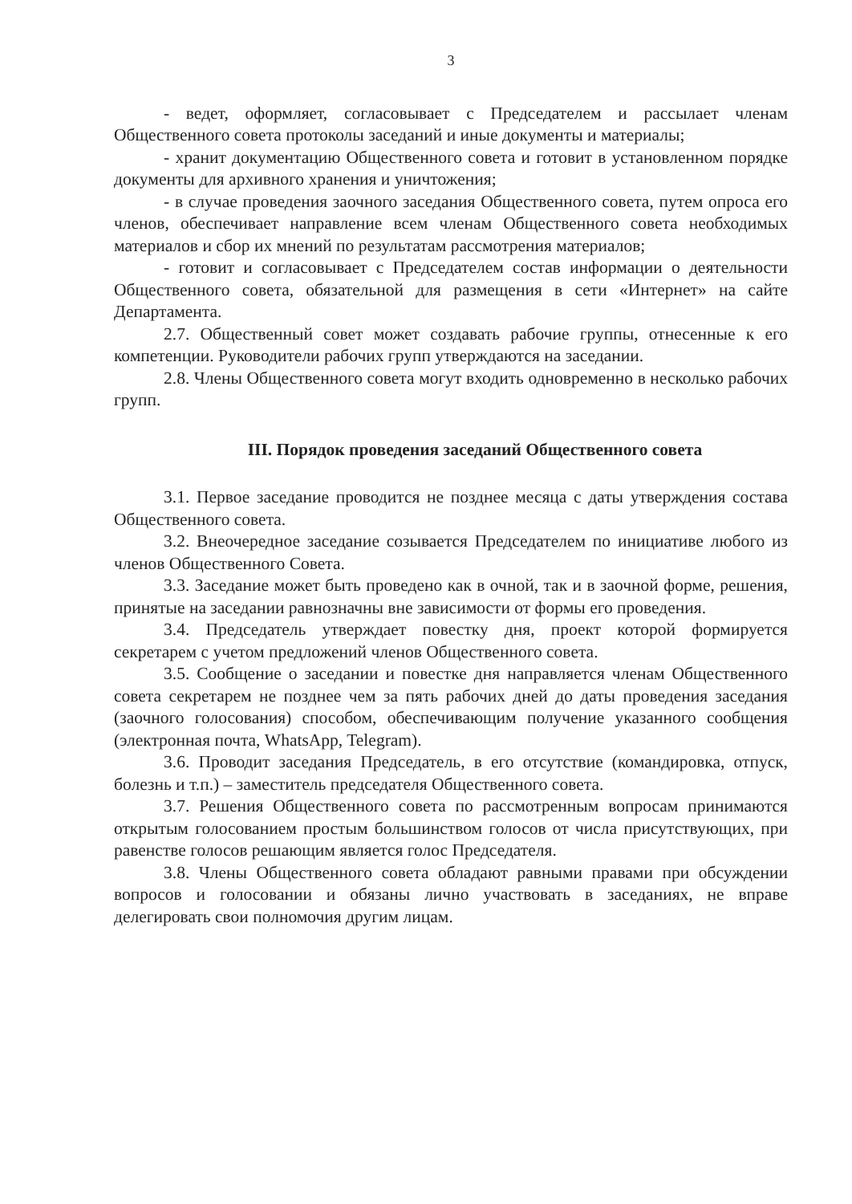3
- ведет, оформляет, согласовывает с Председателем и рассылает членам Общественного совета протоколы заседаний и иные документы и материалы;
- хранит документацию Общественного совета и готовит в установленном порядке документы для архивного хранения и уничтожения;
- в случае проведения заочного заседания Общественного совета, путем опроса его членов, обеспечивает направление всем членам Общественного совета необходимых материалов и сбор их мнений по результатам рассмотрения материалов;
- готовит и согласовывает с Председателем состав информации о деятельности Общественного совета, обязательной для размещения в сети «Интернет» на сайте Департамента.
2.7. Общественный совет может создавать рабочие группы, отнесенные к его компетенции. Руководители рабочих групп утверждаются на заседании.
2.8. Члены Общественного совета могут входить одновременно в несколько рабочих групп.
III. Порядок проведения заседаний Общественного совета
3.1. Первое заседание проводится не позднее месяца с даты утверждения состава Общественного совета.
3.2. Внеочередное заседание созывается Председателем по инициативе любого из членов Общественного Совета.
3.3. Заседание может быть проведено как в очной, так и в заочной форме, решения, принятые на заседании равнозначны вне зависимости от формы его проведения.
3.4. Председатель утверждает повестку дня, проект которой формируется секретарем с учетом предложений членов Общественного совета.
3.5. Сообщение о заседании и повестке дня направляется членам Общественного совета секретарем не позднее чем за пять рабочих дней до даты проведения заседания (заочного голосования) способом, обеспечивающим получение указанного сообщения (электронная почта, WhatsApp, Telegram).
3.6. Проводит заседания Председатель, в его отсутствие (командировка, отпуск, болезнь и т.п.) – заместитель председателя Общественного совета.
3.7. Решения Общественного совета по рассмотренным вопросам принимаются открытым голосованием простым большинством голосов от числа присутствующих, при равенстве голосов решающим является голос Председателя.
3.8. Члены Общественного совета обладают равными правами при обсуждении вопросов и голосовании и обязаны лично участвовать в заседаниях, не вправе делегировать свои полномочия другим лицам.